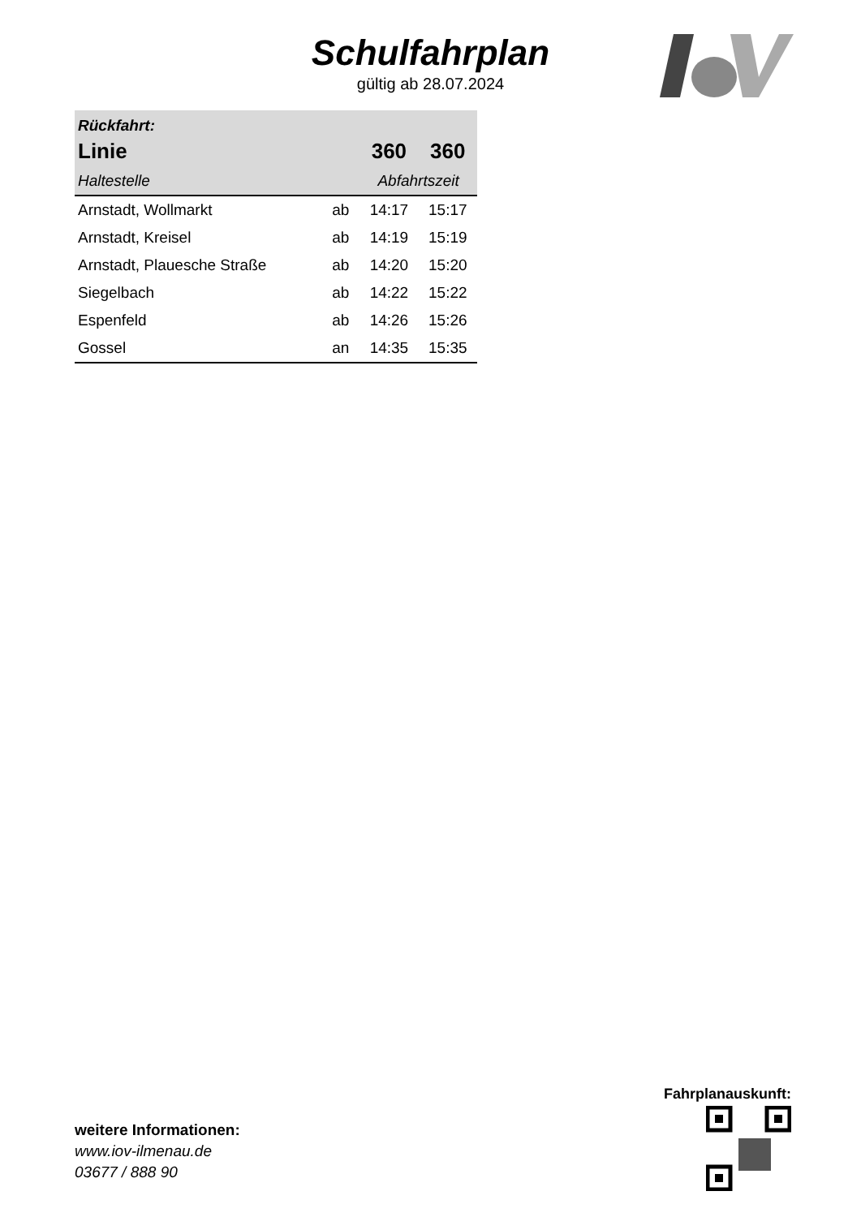Schulfahrplan
gültig ab 28.07.2024
| Rückfahrt: | | | |
| --- | --- | --- | --- |
| Linie | | 360 | 360 |
| Haltestelle | | Abfahrtszeit | |
| Arnstadt, Wollmarkt | ab | 14:17 | 15:17 |
| Arnstadt, Kreisel | ab | 14:19 | 15:19 |
| Arnstadt, Plauesche Straße | ab | 14:20 | 15:20 |
| Siegelbach | ab | 14:22 | 15:22 |
| Espenfeld | ab | 14:26 | 15:26 |
| Gossel | an | 14:35 | 15:35 |
weitere Informationen:
www.iov-ilmenau.de
03677 / 888 90
Fahrplanauskunft: